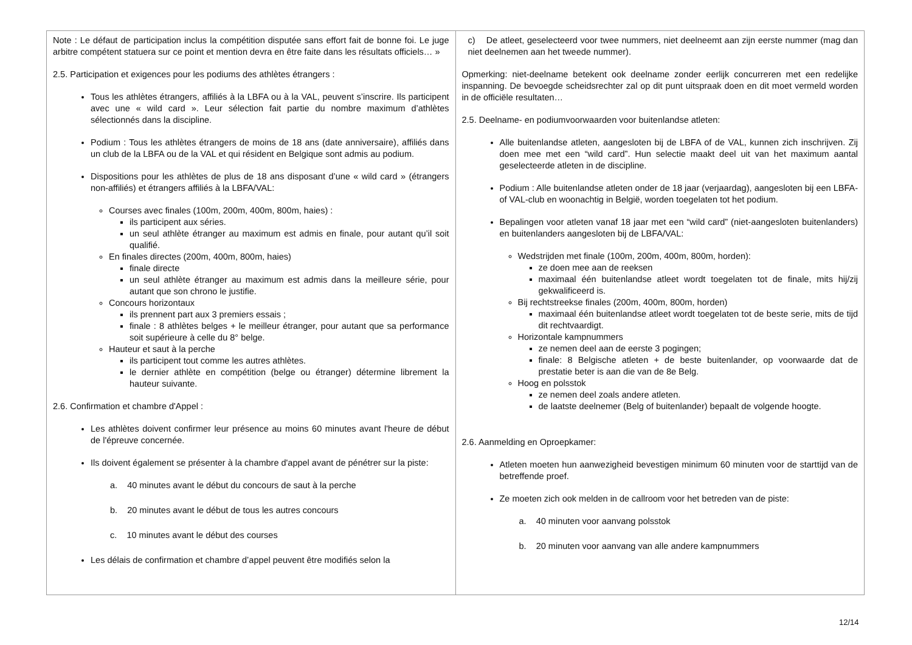| Note : Le défaut de participation inclus la compétition disputée sans effort fait de bonne foi. Le juge arbitre compétent statuera sur ce point et mention devra en être faite dans les résultats officiels… » 2.5. Participation et exigences pour les podiums des athlètes étrangers : Tous les athlètes étrangers, affiliés à la LBFA ou à la VAL, peuvent s’inscrire. Ils participent avec une « wild card ». Leur sélection fait partie du nombre maximum d’athlètes sélectionnés dans la discipline. Podium : Tous les athlètes étrangers de moins de 18 ans (date anniversaire), affiliés dans un club de la LBFA ou de la VAL et qui résident en Belgique sont admis au podium. Dispositions pour les athlètes de plus de 18 ans disposant d’une « wild card » (étrangers non-affiliés) et étrangers affiliés à la LBFA/VAL: Courses avec finales (100m, 200m, 400m, 800m, haies) : ils participent aux séries. un seul athlète étranger au maximum est admis en finale, pour autant qu’il soit qualifié. En finales directes (200m, 400m, 800m, haies) finale directe un seul athlète étranger au maximum est admis dans la meilleure série, pour autant que son chrono le justifie. Concours horizontaux ils prennent part aux 3 premiers essais ; finale : 8 athlètes belges + le meilleur étranger, pour autant que sa performance soit supérieure à celle du 8° belge. Hauteur et saut à la perche ils participent tout comme les autres athlètes. le dernier athlète en compétition (belge ou étranger) détermine librement la hauteur suivante. 2.6. Confirmation et chambre d'Appel : Les athlètes doivent confirmer leur présence au moins 60 minutes avant l'heure de début de l'épreuve concernée. Ils doivent également se présenter à la chambre d'appel avant de pénétrer sur la piste: a. 40 minutes avant le début du concours de saut à la perche b. 20 minutes avant le début de tous les autres concours c. 10 minutes avant le début des courses Les délais de confirmation et chambre d’appel peuvent être modifiés selon la | c) De atleet, geselecteerd voor twee nummers, niet deelneemt aan zijn eerste nummer (mag dan niet deelnemen aan het tweede nummer). Opmerking: niet-deelname betekent ook deelname zonder eerlijk concurreren met een redelijke inspanning. De bevoegde scheidsrechter zal op dit punt uitspraak doen en dit moet vermeld worden in de officiële resultaten… 2.5. Deelname- en podiumvoorwaarden voor buitenlandse atleten: Alle buitenlandse atleten, aangesloten bij de LBFA of de VAL, kunnen zich inschrijven. Zij doen mee met een “wild card”. Hun selectie maakt deel uit van het maximum aantal geselecteerde atleten in de discipline. Podium : Alle buitenlandse atleten onder de 18 jaar (verjaardag), aangesloten bij een LBFA- of VAL-club en woonachtig in België, worden toegelaten tot het podium. Bepalingen voor atleten vanaf 18 jaar met een “wild card” (niet-aangesloten buitenlanders) en buitenlanders aangesloten bij de LBFA/VAL: Wedstrijden met finale (100m, 200m, 400m, 800m, horden): ze doen mee aan de reeksen maximaal één buitenlandse atleet wordt toegelaten tot de finale, mits hij/zij gekwalificeerd is. Bij rechtstreekse finales (200m, 400m, 800m, horden) maximaal één buitenlandse atleet wordt toegelaten tot de beste serie, mits de tijd dit rechtvaardigt. Horizontale kampnummers ze nemen deel aan de eerste 3 pogingen; finale: 8 Belgische atleten + de beste buitenlander, op voorwaarde dat de prestatie beter is aan die van de 8e Belg. Hoog en polsstok ze nemen deel zoals andere atleten. de laatste deelnemer (Belg of buitenlander) bepaalt de volgende hoogte. 2.6. Aanmelding en Oproepkamer: Atleten moeten hun aanwezigheid bevestigen minimum 60 minuten voor de starttijd van de betreffende proef. Ze moeten zich ook melden in de callroom voor het betreden van de piste: a. 40 minuten voor aanvang polsstok b. 20 minuten voor aanvang van alle andere kampnummers |
12/14